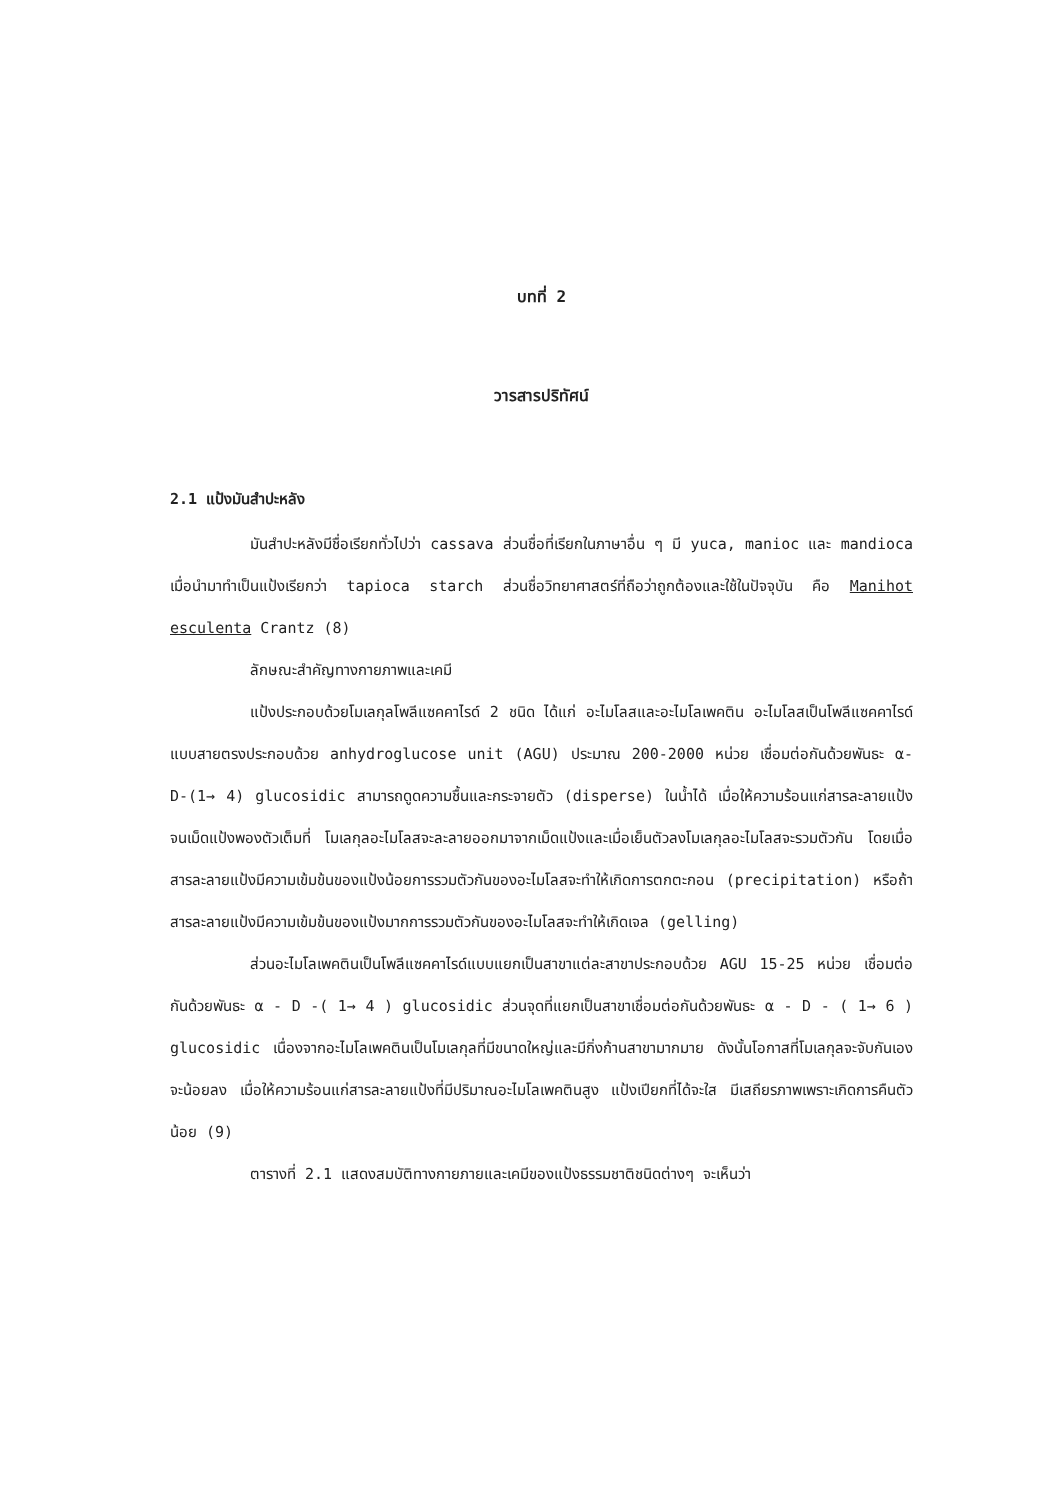บทที่ 2
วารสารปริทัศน์
2.1 แป้งมันสำปะหลัง
มันสำปะหลังมีชื่อเรียกทั่วไปว่า cassava ส่วนชื่อที่เรียกในภาษาอื่น ๆ มี yuca, manioc และ mandioca เมื่อนำมาทำเป็นแป้งเรียกว่า tapioca starch ส่วนชื่อวิทยาศาสตร์ที่ถือว่าถูกต้องและใช้ในปัจจุบัน คือ Manihot esculenta Crantz (8)
ลักษณะสำคัญทางกายภาพและเคมี
แป้งประกอบด้วยโมเลกุลโพลีแซคคาไรด์ 2 ชนิด ได้แก่ อะไมโลสและอะไมโลเพคติน อะไมโลสเป็นโพลีแซคคาไรด์แบบสายตรงประกอบด้วย anhydroglucose unit (AGU) ประมาณ 200-2000 หน่วย เชื่อมต่อกันด้วยพันธะ α-D-(1→ 4) glucosidic สามารถดูดความชื้นและกระจายตัว (disperse) ในน้ำได้ เมื่อให้ความร้อนแก่สารละลายแป้งจนเม็ดแป้งพองตัวเต็มที่ โมเลกุลอะไมโลสจะละลายออกมาจากเม็ดแป้งและเมื่อเย็นตัวลงโมเลกุลอะไมโลสจะรวมตัวกัน โดยเมื่อสารละลายแป้งมีความเข้มข้นของแป้งน้อยการรวมตัวกันของอะไมโลสจะทำให้เกิดการตกตะกอน (precipitation) หรือถ้าสารละลายแป้งมีความเข้มข้นของแป้งมากการรวมตัวกันของอะไมโลสจะทำให้เกิดเจล (gelling)
ส่วนอะไมโลเพคตินเป็นโพลีแซคคาไรด์แบบแยกเป็นสาขาแต่ละสาขาประกอบด้วย AGU 15-25 หน่วย เชื่อมต่อกันด้วยพันธะ α - D -( 1→ 4 ) glucosidic ส่วนจุดที่แยกเป็นสาขาเชื่อมต่อกันด้วยพันธะ α - D - ( 1→ 6 ) glucosidic เนื่องจากอะไมโลเพคตินเป็นโมเลกุลที่มีขนาดใหญ่และมีกิ่งก้านสาขามากมาย ดังนั้นโอกาสที่โมเลกุลจะจับกันเองจะน้อยลง เมื่อให้ความร้อนแก่สารละลายแป้งที่มีปริมาณอะไมโลเพคตินสูง แป้งเปียกที่ได้จะใส มีเสถียรภาพเพราะเกิดการคืนตัวน้อย (9)
ตารางที่ 2.1 แสดงสมบัติทางกายภายและเคมีของแป้งธรรมชาติชนิดต่างๆ จะเห็นว่า